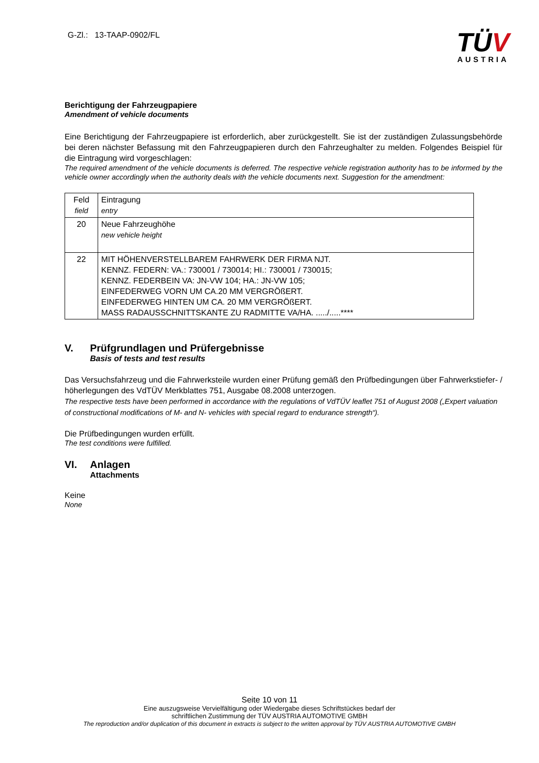G-Zl.: 13-TAAP-0902/FL
TÜV
AUSTRIA
Berichtigung der Fahrzeugpapiere
Amendment of vehicle documents
Eine Berichtigung der Fahrzeugpapiere ist erforderlich, aber zurückgestellt. Sie ist der zuständigen Zulassungsbehörde bei deren nächster Befassung mit den Fahrzeugpapieren durch den Fahrzeughalter zu melden. Folgendes Beispiel für die Eintragung wird vorgeschlagen:
The required amendment of the vehicle documents is deferred. The respective vehicle registration authority has to be informed by the vehicle owner accordingly when the authority deals with the vehicle documents next. Suggestion for the amendment:
| Feld field | Eintragung entry |
| 20 | Neue Fahrzeughöhe new vehicle height |
| 22 | MIT HÖHENVERSTELLBAREM FAHRWERK DER FIRMA NJT. KENNZ. FEDERN: VA.: 730001 / 730014; HI.: 730001 / 730015; KENNZ. FEDERBEIN VA: JN-VW 104; HA.: JN-VW 105; EINFEDERWEG VORN UM CA.20 MM VERGRÖßERT. EINFEDERWEG HINTEN UM CA. 20 MM VERGRÖßERT. MASS RADAUSSCHNITTSKANTE ZU RADMITTE VA/HA. ...../.....**** |
V. Prüfgrundlagen und Prüfergebnisse
Basis of tests and test results
Das Versuchsfahrzeug und die Fahrwerksteile wurden einer Prüfung gemäß den Prüfbedingungen über Fahrwerkstiefer- / höherlegungen des VdTÜV Merkblattes 751, Ausgabe 08.2008 unterzogen.
The respective tests have been performed in accordance with the regulations of VdTÜV leaflet 751 of August 2008 („Expert valuation of constructional modifications of M- and N- vehicles with special regard to endurance strength“).
Die Prüfbedingungen wurden erfüllt.
The test conditions were fulfilled.
VI. Anlagen
Attachments
Keine
None
Seite 10 von 11
Eine auszugsweise Vervielfältigung oder Wiedergabe dieses Schriftstückes bedarf der
schriftlichen Zustimmung der TÜV AUSTRIA AUTOMOTIVE GMBH
The reproduction and/or duplication of this document in extracts is subject to the written approval by TÜV AUSTRIA AUTOMOTIVE GMBH